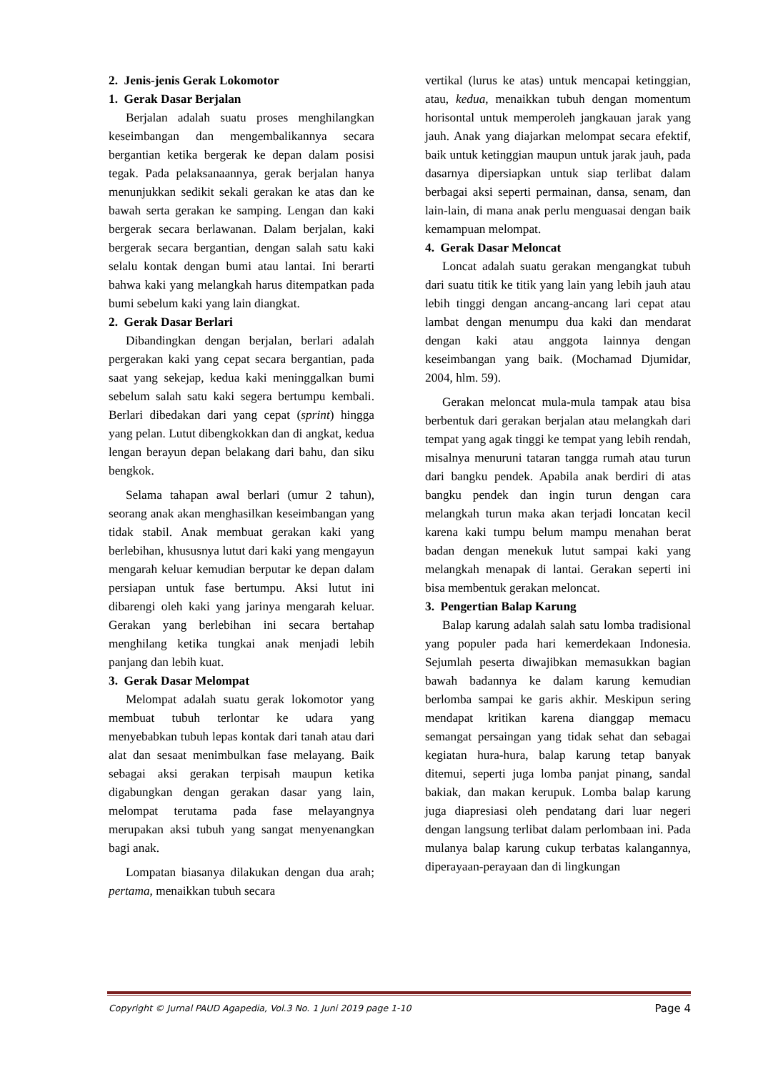2. Jenis-jenis Gerak Lokomotor
1. Gerak Dasar Berjalan
Berjalan adalah suatu proses menghilangkan keseimbangan dan mengembalikannya secara bergantian ketika bergerak ke depan dalam posisi tegak. Pada pelaksanaannya, gerak berjalan hanya menunjukkan sedikit sekali gerakan ke atas dan ke bawah serta gerakan ke samping. Lengan dan kaki bergerak secara berlawanan. Dalam berjalan, kaki bergerak secara bergantian, dengan salah satu kaki selalu kontak dengan bumi atau lantai. Ini berarti bahwa kaki yang melangkah harus ditempatkan pada bumi sebelum kaki yang lain diangkat.
2. Gerak Dasar Berlari
Dibandingkan dengan berjalan, berlari adalah pergerakan kaki yang cepat secara bergantian, pada saat yang sekejap, kedua kaki meninggalkan bumi sebelum salah satu kaki segera bertumpu kembali. Berlari dibedakan dari yang cepat (sprint) hingga yang pelan. Lutut dibengkokkan dan di angkat, kedua lengan berayun depan belakang dari bahu, dan siku bengkok.
Selama tahapan awal berlari (umur 2 tahun), seorang anak akan menghasilkan keseimbangan yang tidak stabil. Anak membuat gerakan kaki yang berlebihan, khususnya lutut dari kaki yang mengayun mengarah keluar kemudian berputar ke depan dalam persiapan untuk fase bertumpu. Aksi lutut ini dibarengi oleh kaki yang jarinya mengarah keluar. Gerakan yang berlebihan ini secara bertahap menghilang ketika tungkai anak menjadi lebih panjang dan lebih kuat.
3. Gerak Dasar Melompat
Melompat adalah suatu gerak lokomotor yang membuat tubuh terlontar ke udara yang menyebabkan tubuh lepas kontak dari tanah atau dari alat dan sesaat menimbulkan fase melayang. Baik sebagai aksi gerakan terpisah maupun ketika digabungkan dengan gerakan dasar yang lain, melompat terutama pada fase melayangnya merupakan aksi tubuh yang sangat menyenangkan bagi anak.
Lompatan biasanya dilakukan dengan dua arah; pertama, menaikkan tubuh secara
vertikal (lurus ke atas) untuk mencapai ketinggian, atau, kedua, menaikkan tubuh dengan momentum horisontal untuk memperoleh jangkauan jarak yang jauh. Anak yang diajarkan melompat secara efektif, baik untuk ketinggian maupun untuk jarak jauh, pada dasarnya dipersiapkan untuk siap terlibat dalam berbagai aksi seperti permainan, dansa, senam, dan lain-lain, di mana anak perlu menguasai dengan baik kemampuan melompat.
4. Gerak Dasar Meloncat
Loncat adalah suatu gerakan mengangkat tubuh dari suatu titik ke titik yang lain yang lebih jauh atau lebih tinggi dengan ancang-ancang lari cepat atau lambat dengan menumpu dua kaki dan mendarat dengan kaki atau anggota lainnya dengan keseimbangan yang baik. (Mochamad Djumidar, 2004, hlm. 59).
Gerakan meloncat mula-mula tampak atau bisa berbentuk dari gerakan berjalan atau melangkah dari tempat yang agak tinggi ke tempat yang lebih rendah, misalnya menuruni tataran tangga rumah atau turun dari bangku pendek. Apabila anak berdiri di atas bangku pendek dan ingin turun dengan cara melangkah turun maka akan terjadi loncatan kecil karena kaki tumpu belum mampu menahan berat badan dengan menekuk lutut sampai kaki yang melangkah menapak di lantai. Gerakan seperti ini bisa membentuk gerakan meloncat.
3. Pengertian Balap Karung
Balap karung adalah salah satu lomba tradisional yang populer pada hari kemerdekaan Indonesia. Sejumlah peserta diwajibkan memasukkan bagian bawah badannya ke dalam karung kemudian berlomba sampai ke garis akhir. Meskipun sering mendapat kritikan karena dianggap memacu semangat persaingan yang tidak sehat dan sebagai kegiatan hura-hura, balap karung tetap banyak ditemui, seperti juga lomba panjat pinang, sandal bakiak, dan makan kerupuk. Lomba balap karung juga diapresiasi oleh pendatang dari luar negeri dengan langsung terlibat dalam perlombaan ini. Pada mulanya balap karung cukup terbatas kalangannya, diperayaan-perayaan dan di lingkungan
Copyright © Jurnal PAUD Agapedia, Vol.3 No. 1 Juni 2019 page 1-10 Page 4